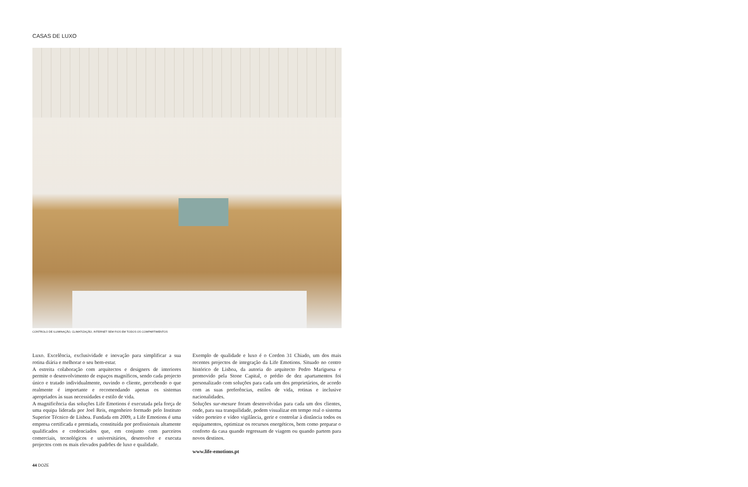CASAS DE LUXO
CONTROLO DE ILUMINAÇÃO, CLIMATIZAÇÃO, INTERNET SEM FIOS EM TODOS OS COMPARTIMENTOS
Luxo. Excelência, exclusividade e inovação para simplificar a sua rotina diária e melhorar o seu bem-estar.
A estreita colaboração com arquitectos e designers de interiores permite o desenvolvimento de espaços magníficos, sendo cada projecto único e tratado individualmente, ouvindo o cliente, percebendo o que realmente é importante e recomendando apenas os sistemas apropriados às suas necessidades e estilo de vida.
A magnificência das soluções Life Emotions é executada pela força de uma equipa liderada por Joel Reis, engenheiro formado pelo Instituto Superior Técnico de Lisboa. Fundada em 2009, a Life Emotions é uma empresa certificada e premiada, constituída por profissionais altamente qualificados e credenciados que, em conjunto com parceiros comerciais, tecnológicos e universitários, desenvolve e executa projectos com os mais elevados padrões de luxo e qualidade.
Exemplo de qualidade e luxo é o Cordon 31 Chiado, um dos mais recentes projectos de integração da Life Emotions. Situado no centro histórico de Lisboa, da autoria do arquitecto Pedro Mariguesa e promovido pela Stone Capital, o prédio de dez apartamentos foi personalizado com soluções para cada um dos proprietários, de acordo com as suas preferências, estilos de vida, rotinas e inclusive nacionalidades.
Soluções sur-mesure foram desenvolvidas para cada um dos clientes, onde, para sua tranquilidade, podem visualizar em tempo real o sistema vídeo porteiro e vídeo vigilância, gerir e controlar à distância todos os equipamentos, optimizar os recursos energéticos, bem como preparar o conforto da casa quando regressam de viagem ou quando partem para novos destinos.
www.life-emotions.pt
44 DOZE